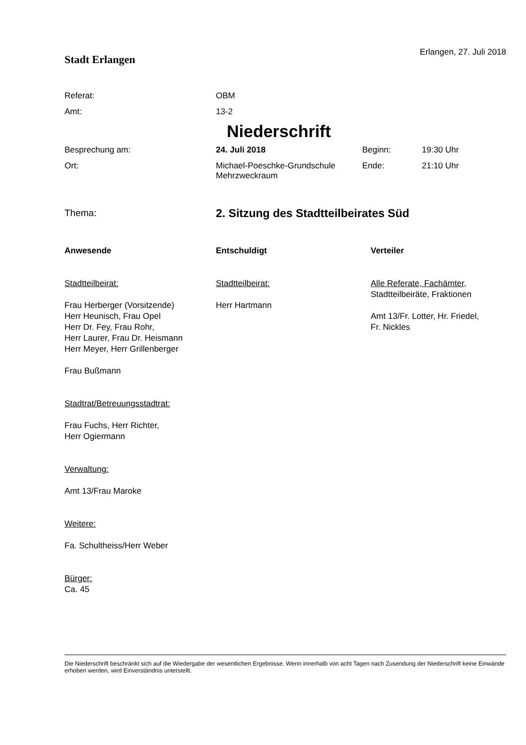Stadt Erlangen
Erlangen, 27. Juli 2018
Referat: OBM
Amt: 13-2
Niederschrift
Besprechung am: 24. Juli 2018 Beginn: 19:30 Uhr
Ort: Michael-Poeschke-Grundschule
Mehrzweckraum
Ende: 21:10 Uhr
Thema:
2. Sitzung des Stadtteilbeirates Süd
Anwesende
Stadtteilbeirat:
Frau Herberger (Vorsitzende)
Herr Heunisch, Frau Opel
Herr Dr. Fey, Frau Rohr,
Herr Laurer, Frau Dr. Heismann
Herr Meyer, Herr Grillenberger
Frau Bußmann
Stadtrat/Betreuungsstadtrat:
Frau Fuchs, Herr Richter,
Herr Ogiermann
Verwaltung:
Amt 13/Frau Maroke
Weitere:
Fa. Schultheiss/Herr Weber
Bürger:
Ca. 45
Entschuldigt
Stadtteilbeirat:
Herr Hartmann
Verteiler
Alle Referate, Fachämter,
Stadtteilbeiräte, Fraktionen
Amt 13/Fr. Lotter, Hr. Friedel,
Fr. Nickles
Die Niederschrift beschränkt sich auf die Wiedergabe der wesentlichen Ergebnisse. Wenn innerhalb von acht Tagen nach Zusendung der Niederschrift keine Einwände erhoben werden, wird Einverständnis unterstellt.